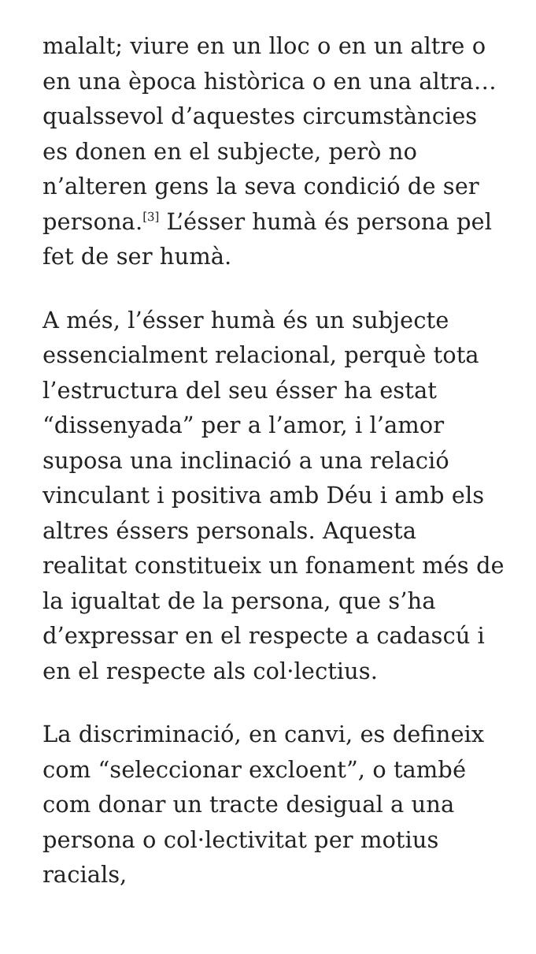malalt; viure en un lloc o en un altre o en una època històrica o en una altra… qualssevol d’aquestes circumstàncies es donen en el subjecte, però no n’alteren gens la seva condició de ser persona.<sup>[3]</sup> L’ésser humà és persona pel fet de ser humà.
A més, l’ésser humà és un subjecte essencialment relacional, perquè tota l’estructura del seu ésser ha estat “dissenyada” per a l’amor, i l’amor suposa una inclinació a una relació vinculant i positiva amb Déu i amb els altres éssers personals. Aquesta realitat constitueix un fonament més de la igualtat de la persona, que s’ha d’expressar en el respecte a cadascú i en el respecte als col·lectius.
La discriminació, en canvi, es defineix com “seleccionar excloent”, o també com donar un tracte desigual a una persona o col·lectivitat per motius racials,